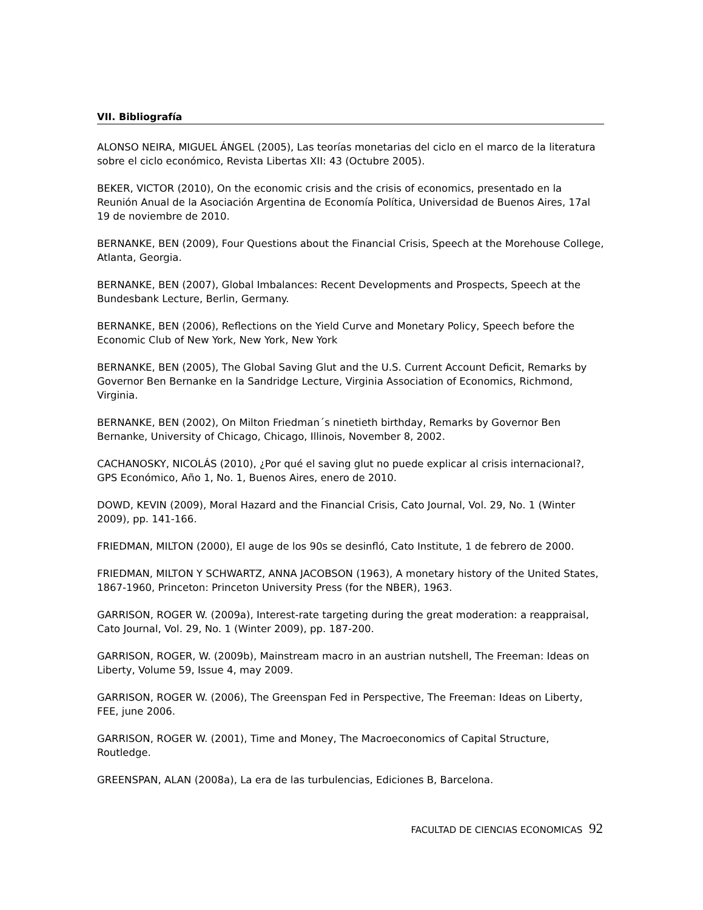VII. Bibliografía
ALONSO NEIRA, MIGUEL ÁNGEL (2005), Las teorías monetarias del ciclo en el marco de la literatura sobre el ciclo económico, Revista Libertas XII: 43 (Octubre 2005).
BEKER, VICTOR (2010), On the economic crisis and the crisis of economics, presentado en la Reunión Anual de la Asociación Argentina de Economía Política, Universidad de Buenos Aires, 17al 19 de noviembre de 2010.
BERNANKE, BEN (2009), Four Questions about the Financial Crisis, Speech at the Morehouse College, Atlanta, Georgia.
BERNANKE, BEN (2007), Global Imbalances: Recent Developments and Prospects, Speech at the Bundesbank Lecture, Berlin, Germany.
BERNANKE, BEN (2006), Reflections on the Yield Curve and Monetary Policy, Speech before the Economic Club of New York, New York, New York
BERNANKE, BEN (2005), The Global Saving Glut and the U.S. Current Account Deficit, Remarks by Governor Ben Bernanke en la Sandridge Lecture, Virginia Association of Economics, Richmond, Virginia.
BERNANKE, BEN (2002), On Milton Friedman´s ninetieth birthday, Remarks by Governor Ben Bernanke, University of Chicago, Chicago, Illinois, November 8, 2002.
CACHANOSKY, NICOLÁS (2010), ¿Por qué el saving glut no puede explicar al crisis internacional?, GPS Económico, Año 1, No. 1, Buenos Aires, enero de 2010.
DOWD, KEVIN (2009), Moral Hazard and the Financial Crisis, Cato Journal, Vol. 29, No. 1 (Winter 2009), pp. 141-166.
FRIEDMAN, MILTON (2000), El auge de los 90s se desinfló, Cato Institute, 1 de febrero de 2000.
FRIEDMAN, MILTON Y SCHWARTZ, ANNA JACOBSON (1963), A monetary history of the United States, 1867-1960, Princeton: Princeton University Press (for the NBER), 1963.
GARRISON, ROGER W. (2009a), Interest-rate targeting during the great moderation: a reappraisal, Cato Journal, Vol. 29, No. 1 (Winter 2009), pp. 187-200.
GARRISON, ROGER, W. (2009b), Mainstream macro in an austrian nutshell, The Freeman: Ideas on Liberty, Volume 59, Issue 4, may 2009.
GARRISON, ROGER W. (2006), The Greenspan Fed in Perspective, The Freeman: Ideas on Liberty, FEE, june 2006.
GARRISON, ROGER W. (2001), Time and Money, The Macroeconomics of Capital Structure, Routledge.
GREENSPAN, ALAN (2008a), La era de las turbulencias, Ediciones B, Barcelona.
FACULTAD DE CIENCIAS ECONOMICAS 92